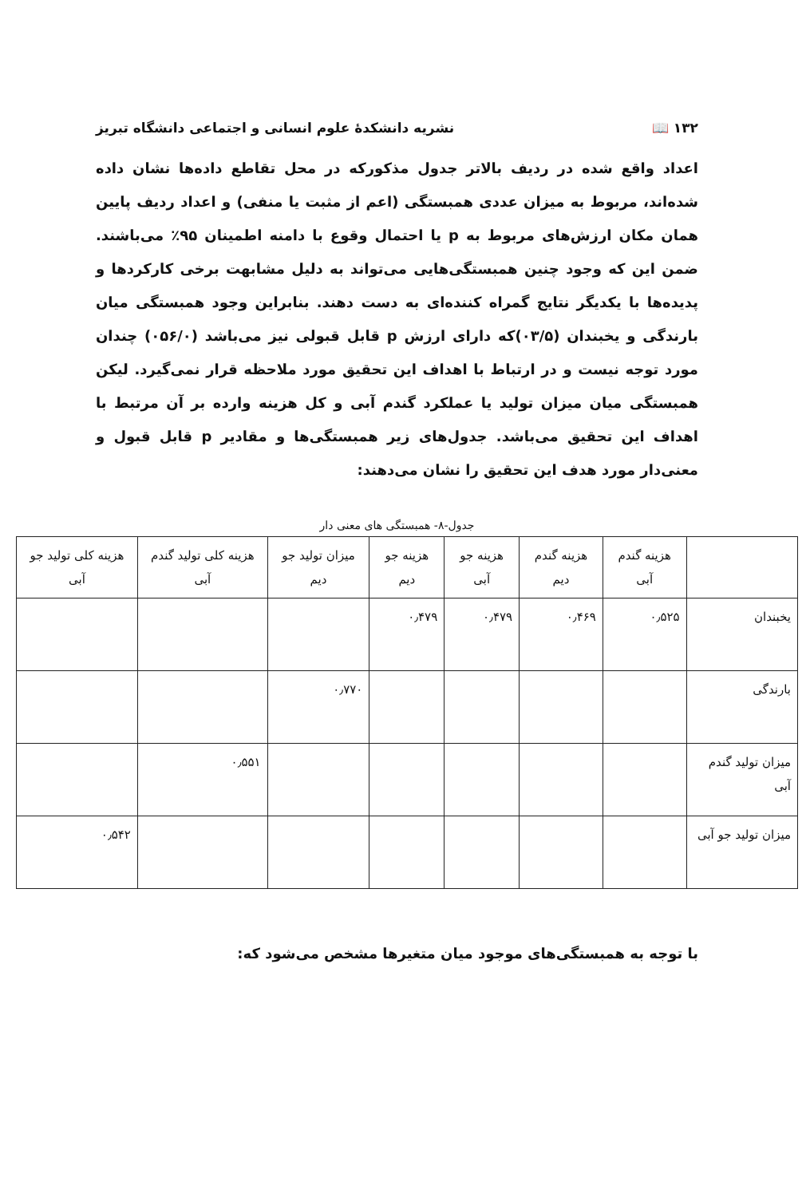۱۳۲ 📖 نشریه دانشکدهٔ علوم انسانی و اجتماعی دانشگاه تبریز
اعداد واقع شده در ردیف بالاتر جدول مذکورکه در محل تقاطع داده‌ها نشان داده شده‌اند، مربوط به میزان عددی همبستگی (اعم از مثبت یا منفی) و اعداد ردیف پایین همان مکان ارزش‌های مربوط به p یا احتمال وقوع با دامنه اطمینان ۹۵٪ می‌باشند. ضمن این که وجود چنین همبستگی‌هایی می‌تواند به دلیل مشابهت برخی کارکردها و پدیده‌ها با یکدیگر نتایج گمراه کننده‌ای به دست دهند. بنابراین وجود همبستگی میان بارندگی و یخبندان (۰۳‌/۵)که دارای ارزش p قابل قبولی نیز می‌باشد (۰۵۶‌/۰) چندان مورد توجه نیست و در ارتباط با اهداف این تحقیق مورد ملاحظه قرار نمی‌گیرد. لیکن همبستگی میان میزان تولید یا عملکرد گندم آبی و کل هزینه وارده بر آن مرتبط با اهداف این تحقیق می‌باشد. جدول‌های زیر همبستگی‌ها و مقادیر p قابل قبول و معنی‌دار مورد هدف این تحقیق را نشان می‌دهند:
جدول-۸- همبستگی های معنی دار
| | هزینه گندم آبی | هزینه گندم دیم | هزینه جو آبی | هزینه جو دیم | میزان تولید جو دیم | هزینه کلی تولید گندم آبی | هزینه کلی تولید جو آبی |
| --- | --- | --- | --- | --- | --- | --- | --- |
| یخبندان | ۰٫۵۲۵ | ۰٫۴۶۹ | ۰٫۴۷۹ | ۰٫۴۷۹ | | | |
| بارندگی | | | | | ۰٫۷۷۰ | | |
| میزان تولید گندم آبی | | | | | | ۰٫۵۵۱ | |
| میزان تولید جو آبی | | | | | | | ۰٫۵۴۲ |
با توجه به همبستگی‌های موجود میان متغیرها مشخص می‌شود که: